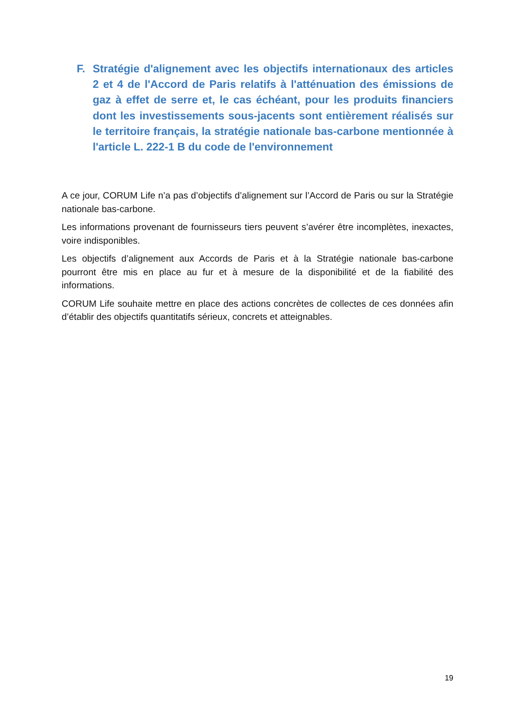F. Stratégie d'alignement avec les objectifs internationaux des articles 2 et 4 de l'Accord de Paris relatifs à l'atténuation des émissions de gaz à effet de serre et, le cas échéant, pour les produits financiers dont les investissements sous-jacents sont entièrement réalisés sur le territoire français, la stratégie nationale bas-carbone mentionnée à l'article L. 222-1 B du code de l'environnement
A ce jour, CORUM Life n’a pas d’objectifs d’alignement sur l’Accord de Paris ou sur la Stratégie nationale bas-carbone.
Les informations provenant de fournisseurs tiers peuvent s’avérer être incomplètes, inexactes, voire indisponibles.
Les objectifs d’alignement aux Accords de Paris et à la Stratégie nationale bas-carbone pourront être mis en place au fur et à mesure de la disponibilité et de la fiabilité des informations.
CORUM Life souhaite mettre en place des actions concrètes de collectes de ces données afin d’établir des objectifs quantitatifs sérieux, concrets et atteignables.
19